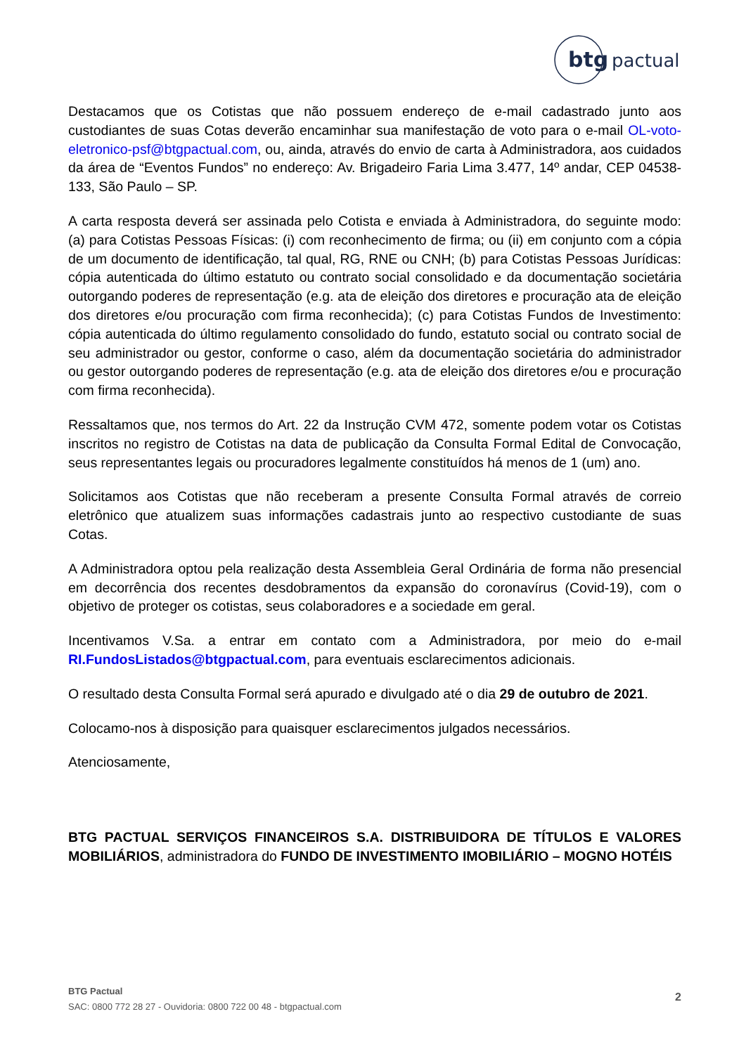btg
pactual
Destacamos que os Cotistas que não possuem endereço de e-mail cadastrado junto aos custodiantes de suas Cotas deverão encaminhar sua manifestação de voto para o e-mail OL-voto-eletronico-psf@btgpactual.com, ou, ainda, através do envio de carta à Administradora, aos cuidados da área de “Eventos Fundos” no endereço: Av. Brigadeiro Faria Lima 3.477, 14º andar, CEP 04538-133, São Paulo – SP.
A carta resposta deverá ser assinada pelo Cotista e enviada à Administradora, do seguinte modo: (a) para Cotistas Pessoas Físicas: (i) com reconhecimento de firma; ou (ii) em conjunto com a cópia de um documento de identificação, tal qual, RG, RNE ou CNH; (b) para Cotistas Pessoas Jurídicas: cópia autenticada do último estatuto ou contrato social consolidado e da documentação societária outorgando poderes de representação (e.g. ata de eleição dos diretores e procuração ata de eleição dos diretores e/ou procuração com firma reconhecida); (c) para Cotistas Fundos de Investimento: cópia autenticada do último regulamento consolidado do fundo, estatuto social ou contrato social de seu administrador ou gestor, conforme o caso, além da documentação societária do administrador ou gestor outorgando poderes de representação (e.g. ata de eleição dos diretores e/ou e procuração com firma reconhecida).
Ressaltamos que, nos termos do Art. 22 da Instrução CVM 472, somente podem votar os Cotistas inscritos no registro de Cotistas na data de publicação da Consulta Formal Edital de Convocação, seus representantes legais ou procuradores legalmente constituídos há menos de 1 (um) ano.
Solicitamos aos Cotistas que não receberam a presente Consulta Formal através de correio eletrônico que atualizem suas informações cadastrais junto ao respectivo custodiante de suas Cotas.
A Administradora optou pela realização desta Assembleia Geral Ordinária de forma não presencial em decorrência dos recentes desdobramentos da expansão do coronavírus (Covid-19), com o objetivo de proteger os cotistas, seus colaboradores e a sociedade em geral.
Incentivamos V.Sa. a entrar em contato com a Administradora, por meio do e-mail RI.FundosListados@btgpactual.com, para eventuais esclarecimentos adicionais.
O resultado desta Consulta Formal será apurado e divulgado até o dia 29 de outubro de 2021.
Colocamo-nos à disposição para quaisquer esclarecimentos julgados necessários.
Atenciosamente,
BTG PACTUAL SERVIÇOS FINANCEIROS S.A. DISTRIBUIDORA DE TÍTULOS E VALORES MOBILIÁRIOS, administradora do FUNDO DE INVESTIMENTO IMOBILIÁRIO – MOGNO HOTÉIS
BTG Pactual
SAC: 0800 772 28 27 - Ouvidoria: 0800 722 00 48 - btgpactual.com
2